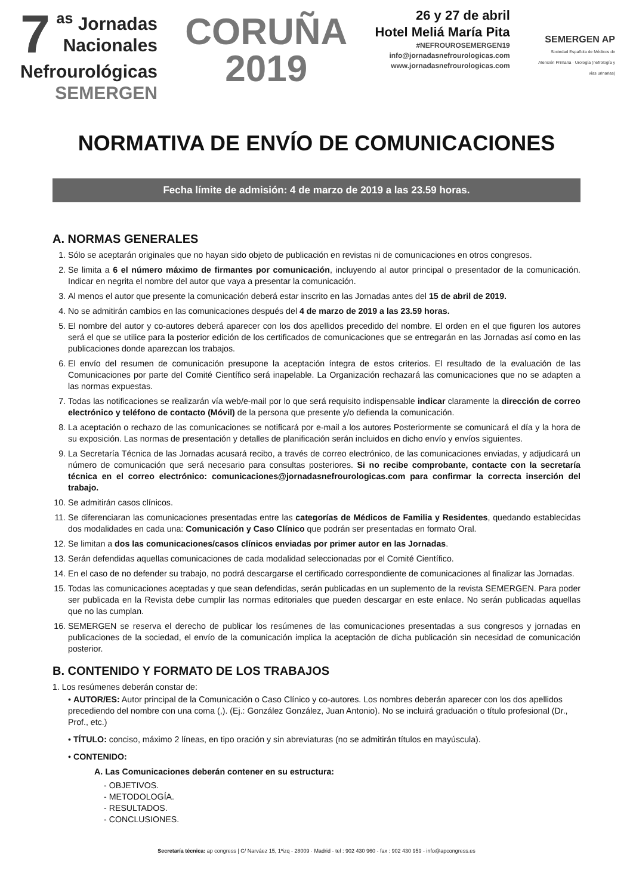7<sup>as</sup> Jornadas
Nacionales
Nefrourológicas
SEMERGEN
CORUÑA
2019
26 y 27 de abril
Hotel Meliá María Pita
#NEFROUROSEMERGEN19
info@jornadasnefrourologicas.com
www.jornadasnefrourologicas.com
SEMERGEN AP
Sociedad Española de Médicos de Atención Primaria · Urología (nefrología y vías urinarias)
NORMATIVA DE ENVÍO DE COMUNICACIONES
Fecha límite de admisión: 4 de marzo de 2019 a las 23.59 horas.
A. NORMAS GENERALES
1. Sólo se aceptarán originales que no hayan sido objeto de publicación en revistas ni de comunicaciones en otros congresos.
2. Se limita a 6 el número máximo de firmantes por comunicación, incluyendo al autor principal o presentador de la comunicación. Indicar en negrita el nombre del autor que vaya a presentar la comunicación.
3. Al menos el autor que presente la comunicación deberá estar inscrito en las Jornadas antes del 15 de abril de 2019.
4. No se admitirán cambios en las comunicaciones después del 4 de marzo de 2019 a las 23.59 horas.
5. El nombre del autor y co-autores deberá aparecer con los dos apellidos precedido del nombre. El orden en el que figuren los autores será el que se utilice para la posterior edición de los certificados de comunicaciones que se entregarán en las Jornadas así como en las publicaciones donde aparezcan los trabajos.
6. El envío del resumen de comunicación presupone la aceptación íntegra de estos criterios. El resultado de la evaluación de las Comunicaciones por parte del Comité Científico será inapelable. La Organización rechazará las comunicaciones que no se adapten a las normas expuestas.
7. Todas las notificaciones se realizarán vía web/e-mail por lo que será requisito indispensable indicar claramente la dirección de correo electrónico y teléfono de contacto (Móvil) de la persona que presente y/o defienda la comunicación.
8. La aceptación o rechazo de las comunicaciones se notificará por e-mail a los autores Posteriormente se comunicará el día y la hora de su exposición. Las normas de presentación y detalles de planificación serán incluidos en dicho envío y envíos siguientes.
9. La Secretaría Técnica de las Jornadas acusará recibo, a través de correo electrónico, de las comunicaciones enviadas, y adjudicará un número de comunicación que será necesario para consultas posteriores. Si no recibe comprobante, contacte con la secretaría técnica en el correo electrónico: comunicaciones@jornadasnefrourologicas.com para confirmar la correcta inserción del trabajo.
10. Se admitirán casos clínicos.
11. Se diferenciaran las comunicaciones presentadas entre las categorías de Médicos de Familia y Residentes, quedando establecidas dos modalidades en cada una: Comunicación y Caso Clínico que podrán ser presentadas en formato Oral.
12. Se limitan a dos las comunicaciones/casos clínicos enviadas por primer autor en las Jornadas.
13. Serán defendidas aquellas comunicaciones de cada modalidad seleccionadas por el Comité Científico.
14. En el caso de no defender su trabajo, no podrá descargarse el certificado correspondiente de comunicaciones al finalizar las Jornadas.
15. Todas las comunicaciones aceptadas y que sean defendidas, serán publicadas en un suplemento de la revista SEMERGEN. Para poder ser publicada en la Revista debe cumplir las normas editoriales que pueden descargar en este enlace. No serán publicadas aquellas que no las cumplan.
16. SEMERGEN se reserva el derecho de publicar los resúmenes de las comunicaciones presentadas a sus congresos y jornadas en publicaciones de la sociedad, el envío de la comunicación implica la aceptación de dicha publicación sin necesidad de comunicación posterior.
B. CONTENIDO Y FORMATO DE LOS TRABAJOS
1. Los resúmenes deberán constar de:
• AUTOR/ES: Autor principal de la Comunicación o Caso Clínico y co-autores. Los nombres deberán aparecer con los dos apellidos precediendo del nombre con una coma (,). (Ej.: González González, Juan Antonio). No se incluirá graduación o título profesional (Dr., Prof., etc.)
• TÍTULO: conciso, máximo 2 líneas, en tipo oración y sin abreviaturas (no se admitirán títulos en mayúscula).
• CONTENIDO:
A. Las Comunicaciones deberán contener en su estructura:
- OBJETIVOS.
- METODOLOGÍA.
- RESULTADOS.
- CONCLUSIONES.
Secretaría técnica: ap congress | C/ Narváez 15, 1ºizq - 28009 · Madrid - tel : 902 430 960 - fax : 902 430 959 - info@apcongress.es